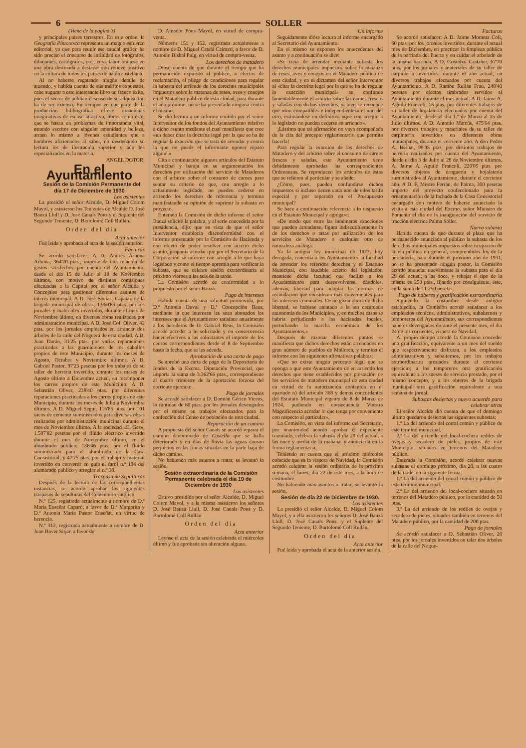6 SOLLER
(Viene de la página 3)
y principales países terrestres. En este orden, la Geografía Pintoresca representa un magno esfuerzo editorial, ya que para reunir ese caudal gráfico ha sido preciso el concurso de infinidad de fotógrafos, dibujantes, cartógrafos, etc., cuya labor reúnese en una obra destinada a destacar con relieve positivo en la cultura de todos los países de habla castellana.
Al no haberse regateado ningún detalle de atuendo, y habida cuenta de sus méritos expuestos, cabe augurar a este interesante libro un franco éxito, pues el sector de público deseoso de su adquisición ha de ser extenso. En tiempos en que parte de la producción bibliográfica ofrece creaciones imaginativas de escaso atractivo, libros como éste, que se basan en problemas de importancia vital, estando escritos con singular amenidad y belleza, atraen lo mismo a jóvenes estudiantes que a hombres aficionados al saber, no desdeñando su lectura los de ilustración superior y aún los especializados en la materia.
ANGEL DOTOR.
En el Ayuntamiento
Sesión de la Comisión Permanente del día 17 de Diciembre de 1930
Los asistentes
La presidió el señor Alcalde, D. Miguel Colom Mayol, y asistieron los Tenientes de Alcalde D. José Bauzá Llull y D. José Canals Pons y el Suplente del Segundo Teniente, D. Bartolomé Coll Rullán.
Orden del día
Acta anterior
Fué leída y aprobada el acta de la sesión anterior.
Facturas
Se acordó satisfacer: A D. Andrés Arbona Arbona, 364'20 ptas., importe de una relación de gastos satisfechos por cuenta del Ayuntamiento, desde el día 15 de Julio al 18 de Noviembre últimos, con motivo de distintas comisiones efectuadas a la Capital por el señor Alcalde y Concejales para gestionar diferentes asuntos de interés municipal. A D. José Socías, Capataz de la brigada municipal de obras, 1.960'85 ptas. por los jornales y materiales invertidos, durante el mes de Noviembre último, en diversas obras realizadas por administración municipal. A D. José Coll Oliver, 42 ptas. por los jornales empleados en arrancar dos árboles de la calle del Noguerá de esta ciudad. A D. Juan Durán, 31'25 ptas. por varias reparaciones practicadas a las guarniciones de los caballos propios de este Municipio, durante los meses de Agosto, Octubre y Noviembre últimos. A D. Gabriel Pastor, 97'25 pesetas por los trabajos de su taller de herrería invertido, durante los meses de Agosto último a Diciembre actual, en recomponer los carros propios de este Municipio. A D. Sebastián Oliver, 238'40 ptas. por diferentes reparaciones practicadas a los carros propios de este Municipio, durante los meses de Julio a Noviembre últimos. A D. Miguel Seguí, 115'85 ptas. por 101 sacos de cemento suministrados para diversas obras realizadas por administración municipal durante el mes de Noviembre último. A la sociedad «El Gas», 1.507'82 pesetas por el flúido eléctrico invertido durante el mes de Noviembre último, en el alumbrado público; 136'46 ptas. por el flúido suministrado para el alumbrado de la Casa Consistorial, y 47'75 ptas. por el trabajo y material invertido en convertir en guía el farol n.º 194 del alumbrado público y arreglar el n.º 38.
Traspaso de Sepulturas
Después de la lectura de las correspondientes instancias, se acordó aprobar los siguientes traspasos de sepulturas del Cementerio católico:
N.º 125, registrada actualmente a nombre de D.ª María Enseñat Caparó, a favor de D.ª Margarita y D.ª Antonia María Pastor Enseñat, en virtud de herencia.
N.º 312, registrada actualmente a nombre de D. Juan Bover Sitjar, a favor de
D. Amador Pons Mayol, en virtud de compra-venta.
Números 151 y 152, registrada actualmente a nombre de D. Miguel Catalá Caimari, a favor de D. Antonio Bisbal Puig, en virtud de compra-venta.
Los derechos de matadero
Dióse cuenta de que durante el tiempo que ha permanecido expuesto al público, a efectos de reclamación, el pliego de condiciones para regular la subasta del arriendo de los derechos municipales impuestos sobre la matanza de reses, aves y conejos en el Matadero público de esta ciudad, para durante el año próximo, no se ha presentado ninguna contra el mismo.
Se dió lectura a un informe emitido por el señor Interventor de los fondos del Ayuntamiento relativo a dicho asunto mediante el cual manifiesta que cree «un deber citar la doctrina legal por la que se ha de regular la exacción que se trata de arrendar y contra la que no puede el informante oponer reparo alguno.»
Cita a continuación algunos artículos del Estatuto Municipal y baraja en su argumentación los derechos por utilización del servicio de Mataderos con el arbitrio sobre el consumo de carnes para sentar su criterio de que, con arreglo a lo actualmente legislado, no pueden cederse en arriendo los derechos de referencia y termina manifestando su opinión de suprimir la subasta en proyecto.
Enterada la Comisión de dicho informe el señor Bauzá solicitó la palabra, y al serle concedida por la presidencia, dijo: que en vista de que el señor Interventor establecía disconformidad con el informe presentado por la Comisión de Hacienda y con objeto de poder resolver con acierto dicho asunto, proponía acordar que por el Secretario de la Corporación se informe con arreglo a lo que haya legislado y como el tiempo apremia para verificar la subasta, que se celebre sesión extraordinaria el próximo viernes a las seis de la tarde.
La Comisión acordó de conformidad a lo propuesto por el señor Bauzá.
Pago de intereses
Habida cuenta de una solicitud promovida, por D.ª Antonia Duval y D.ª Concepción Reus, mediante la que interesan les sean abonados los intereses que el Ayuntamiento satisface anualmente a los herederos de D. Gabriel Reus, la Comisión acordó acceder a lo solicitado y en consecuencia hacer efectivos a las solicitantes el importe de los censos correspondientes desde el 8 de Septiembre hasta la fecha, que se les adeuda.
Aprobación de una carta de pago
Se aprobó una carta de pago de la Depositaría de fondos de la Excma. Diputación Provincial, que importa la suma de 3.362'66 ptas., correspondiente al cuarto trimestre de la aportación forzosa del corriente ejercicio.
Pago de jornales
Se acordó satisfacer a D. Damián Gérico Vicens, la cantidad de 60 ptas. por los jornales devengados por el mismo en trabajos efectuados para la confección del Censo de población de esta ciudad.
Reparación de un camino
A propuesta del señor Canals se acordó reparar el camino denominado de Castelló que se halla deteriorado y en días de lluvia las aguas causan perjuicios en las fincas situadas en la parte baja de dicho camino.
No habiendo más asuntos a tratar, se levantó la sesión.
Sesión extraordinaria de la Comisión Permanente celebrada el día 19 de Diciembre de 1930
Los asistentes
Estuvo presidida por el señor Alcalde, D. Miguel Colom Mayol, y a la misma asistieron los señores D. José Bauzá Llull, D. José Canals Pons y D. Bartolomé Coll Rullán.
Orden del día
Acta anterior
Leyóse el acta de la sesión celebrada el miércoles último y fué aprobada sin alteración alguna.
Un informe
Seguidamente dióse lectura al informe encargado al Secretario del Ayuntamiento.
En el mismo se exponen los antecedentes del asunto y a continuación se dice:
«Se trata de arrendar mediante subasta los derechos municipales impuestos sobre la matanza de reses, aves y conejos en el Matadero público de esta ciudad, y en el dictamen del señor Interventor al «citar la doctrina legal por la que se ha de regular la exacción municipal» se confunde lamentablemente el arbitrio sobre las carnes frescas y saladas con dichos derechos, si bien se reconoce que «son compatibles e independientes» el uno del otro, estimándose en definitiva «que con arreglo a lo legislado no pueden cederse en arriendo».
¡Lástima que tal afirmación no vaya acompañada de la cita del precepto reglamentario que permita hacerla!
Para regular la exacción de los derechos de Matadero y del arbitrio sobre el consumo de carnes frescas y saladas, este Ayuntamiento tiene debidamente aprobadas las correspondientes Ordenanzas. Se reproducen los artículos de éstas que se refieren al particular y se añade:
¿Cómo, pues, pueden confundirse dichos impuestos si incluso tienen cada uno de ellos tarifa especial y por separado en el Presupuesto municipal?
Se hace a continuación referencia a lo dispuesto en el Estatuto Municipal y agrégase:
«De modo que entre las innúmeras exacciones que pueden arrendarse, figura indiscutiblemente la de los derechos o tasas por utilización de los servicios de Matadero o cualquier otro de naturaleza análoga.
Ya la antigua ley municipal de 1877, hoy derogada, concedía a los Ayuntamientos la facultad de arrendar los referidos derechos y el Estatuto Municipal, con laudable acierto del legislador, mantiene dicha facultad que facilita a los Ayuntamientos para desenvolverse, dándoles, además, libertad para adoptar las normas de recaudación que consideren más convenientes para los intereses comunales. De no gozar ahora de dicha libertad, se hubiese atentado a la tan cacareada autonomía de los Municipios, y, en muchos casos se habría perjudicado a las haciendas locales, perturbando la marcha económica de los Ayuntamientos.»
Después de razonar diferentes puntos se manifiesta que dichos derechos están arrendados en gran número de pueblos de Mallorca, y termina el informe con las siguientes afirmativas palabras:
«Que no existe ningún precepto legal que se oponga a que este Ayuntamiento dé en arriendo los derechos que tiene establecidos por prestación de los servicios de matadero municipal de esta ciudad en virtud de la autorización contenida en el apartado n) del artículo 368 y demás concordantes del Estatuto Municipal vigente de 8 de Marzo de 1924, pudiendo en consecuencia Vuestra Magnificencia acordar lo que tenga por conveniente con respecto al particular».
La Comisión, en vista del informe del Secretario, por unanimidad acordó aprobar el expediente tramitado, celebrar la subasta el día 29 del actual, a las once y media de la mañana, y anunciarla en la forma reglamentaria.
Teniendo en cuenta que el próximo miércoles coincide que es la víspera de Navidad, la Comisión acordó celebrar la sesión ordinaria de la próxima semana, el lunes, día 22 de este mes, a la hora de costumbre.
No habiendo más asuntos a tratar, se levantó la sesión.
Sesión de día 22 de Diciembre de 1930.
Los asistentes
La presidió el señor Alcalde, D. Miguel Colom Mayol, y a ella asistieron los señores D. José Bauzá Llull, D. José Canals Pons, y el Suplente del Segundo Teniente, D. Bartolomé Coll Rullán.
Orden del día
Acta anterior
Fué leída y aprobada el acta de la anterior sesión.
Facturas
Se acordó satisfacer: A D. Jaime Moranta Coll, 60 ptas. por los jornales invertidos, durante el actual mes de Diciembre, en practicar la limpieza pública de la barriada del Puerto y en cuidar el arbolado de la misma barriada. A D. Cristóbal Castañer, 67'70 ptas. por los jornales y materiales de su taller de carpintería invertidos, durante el año actual, en diversos trabajos efectuados por cuenta del Ayuntamiento. A D. Ramón Rullán Frau, 248'40 pesetas por efectos timbrados servidos al Ayuntamiento durante el mes actual. A D. Jaime A. Aguiló Francolí, 15 ptas. por diferentes trabajos de su taller de hojalatería efectuados por cuenta del Ayuntamiento, desde el día 1.º de Marzo al 15 de Julio últimos. A D. Antonio Marcús, 475'64 ptas. por diversos trabajos y materiales de su taller de carpintería invertidos en diferentes obras municipales, durante el corriente año. A don Pedro A. Bernat, 99'95 ptas, por distintos trabajos de herrería realizados por cuenta del Ayuntamiento, desde el día 3 de Julio al 28 de Noviembre últimos. A. Jaime A. Aguiló Francolí, 220'05 ptas. por diversos objetos de droguería y hojalatería suministrados al Ayuntamiento, durante el corriente año. A D. F. Mestre Ferrán, de Palma, 300 pesetas importe del proyecto confeccionado para la ornamentación de la fachada de la Casa Consistorial encargado con motivo de haberse anunciado la visita a esta ciudad del Excmo. señor Ministro de Fomento el día de la inauguración del servicio de tracción eléctrica Palma Sóller.
Nueva subasta
Habida cuenta de que durante el plazo que ha permanecido anunciada al público la subasta de los derechos municipales impuestos sobre ocupación de la vía pública en general, comprendidos los de la pescadería, para durante el próximo año de 1931, no se ha presentado ningún postor, la Comisión acordó anunciar nuevamente la subasta para el día 29 del actual, a las doce, y rebajar el tipo de la misma en 250 ptas., fijando por consiguiente, éste, en la suma de 11.250 pesetas.
Pago de haberes y gratificación extraordinaria
Siguiendo la costumbre desde antiguo establecida, la Comisión acordó satisfacer a los empleados técnicos, administrativos, subalternos y temporeros del Ayuntamiento, sus correspondientes haberes devengados durante el presente mes, el día 24 de los corrientes, víspera de Navidad.
Al propio tiempo acordó la Comisión conceder una gratificación, equivalente a un mes del sueldo que respectivamente disfrutan, a los empleados administrativos y subalternos, por los trabajos extraordinarios prestados durante el corriente ejercicio; a los temporeros otra gratificación equivalente a los meses de servicio prestado, por el mismo concepto, y a los obreros de la brigada municipal otra gratificación equivalente a una semana de jornal.
Subastas desiertas y nuevo acuerdo para celebrar otras
El señor Alcalde dió cuenta de que el domingo último quedaron desiertas las siguientes subastas:
1.ª La del arriendo del corral común y público de este término municipal.
2.ª La del arriendo del local-cochera rediles de ovejas y secadero de pieles, propios de este Municipio, situados en terrenos del Matadero público.
Enterada la Comisión, acordó celebrar nuevas subastas el domingo próximo, día 28, a las cuatro de la tarde, en la siguiente forma:
1.ª La del arriendo del corral común y público de este término municipal.
2.ª La del arriendo del local-cochera situado en terrenos del Matadero público, por la cantidad de 50 ptas.
3.ª La del arriendo de los rediles de ovejas y secadero de pieles, situados también en terrenos del Matadero público, por la cantidad de 200 ptas.
Pago de jornales
Se acordó satisfacer a D. Sebastián Oliver, 20 ptas. por los jornales invertidos en talar dos árboles de la calle del Nogue-